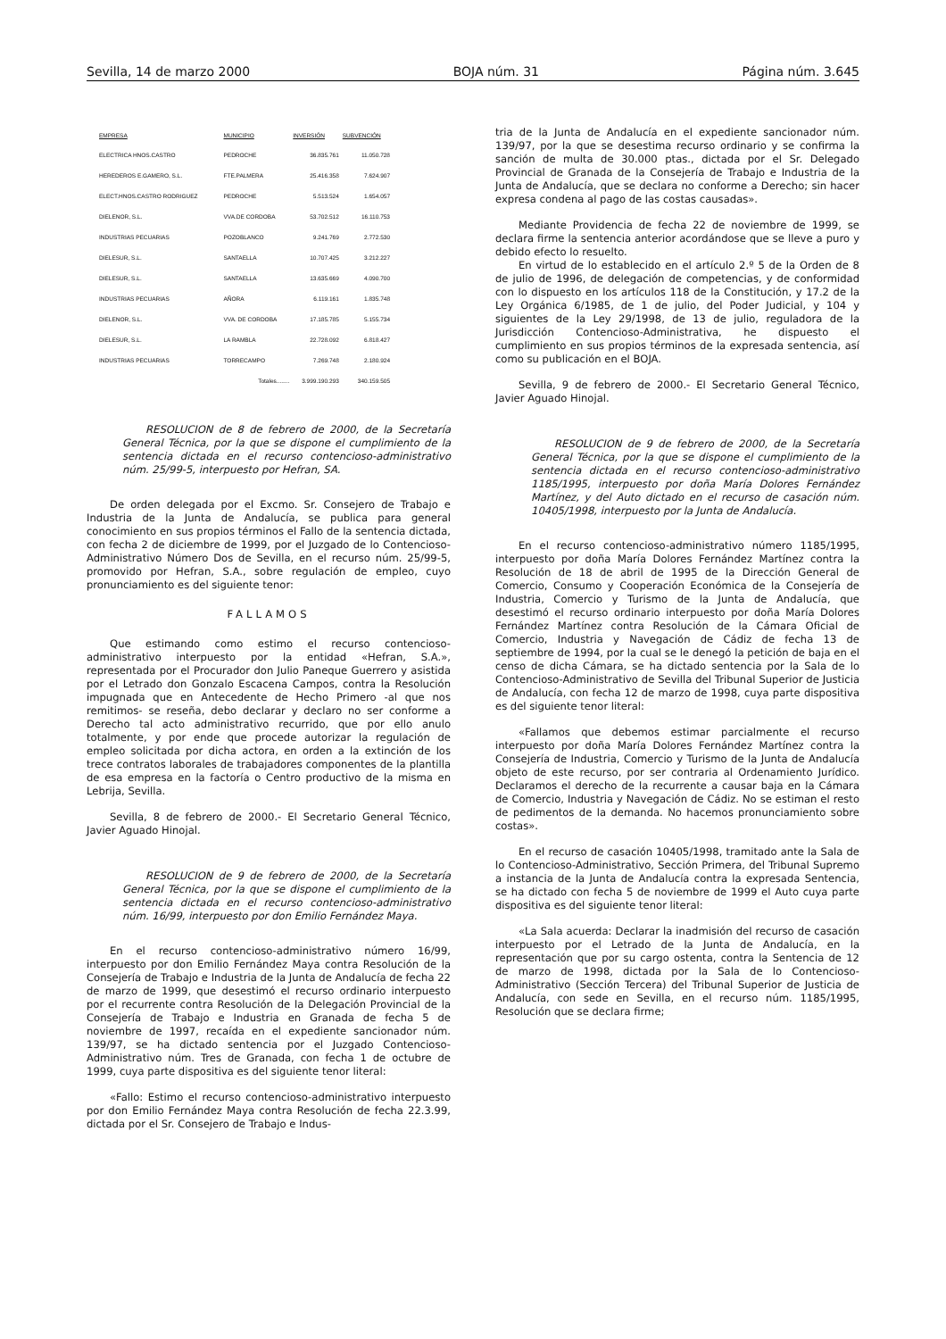Sevilla, 14 de marzo 2000 BOJA núm. 31 Página núm. 3.645
| EMPRESA | MUNICIPIO | INVERSIÓN | SUBVENCIÓN |
| --- | --- | --- | --- |
| ELECTRICA HNOS.CASTRO | PEDROCHE | 36.835.761 | 11.050.728 |
| HEREDEROS E.GAMERO, S.L. | FTE.PALMERA | 25.416.358 | 7.624.907 |
| ELECT.HNOS.CASTRO RODRIGUEZ | PEDROCHE | 5.513.524 | 1.654.057 |
| DIELENOR, S.L. | VVA.DE CORDOBA | 53.702.512 | 16.110.753 |
| INDUSTRIAS PECUARIAS | POZOBLANCO | 9.241.769 | 2.772.530 |
| DIELESUR, S.L. | SANTAELLA | 10.707.425 | 3.212.227 |
| DIELESUR, S.L. | SANTAELLA | 13.635.669 | 4.090.700 |
| INDUSTRIAS PECUARIAS | AÑORA | 6.119.161 | 1.835.748 |
| DIELENOR, S.L. | VVA. DE CORDOBA | 17.185.785 | 5.155.734 |
| DIELESUR, S.L. | LA RAMBLA | 22.728.092 | 6.818.427 |
| INDUSTRIAS PECUARIAS | TORRECAMPO | 7.269.748 | 2.180.924 |
| | Totales........ | 3.999.190.293 | 340.159.505 |
RESOLUCION de 8 de febrero de 2000, de la Secretaría General Técnica, por la que se dispone el cumplimiento de la sentencia dictada en el recurso contencioso-administrativo núm. 25/99-5, interpuesto por Hefran, SA.
De orden delegada por el Excmo. Sr. Consejero de Trabajo e Industria de la Junta de Andalucía, se publica para general conocimiento en sus propios términos el Fallo de la sentencia dictada, con fecha 2 de diciembre de 1999, por el Juzgado de lo Contencioso-Administrativo Número Dos de Sevilla, en el recurso núm. 25/99-5, promovido por Hefran, S.A., sobre regulación de empleo, cuyo pronunciamiento es del siguiente tenor:
FALLAMOS
Que estimando como estimo el recurso contencioso-administrativo interpuesto por la entidad «Hefran, S.A.», representada por el Procurador don Julio Paneque Guerrero y asistida por el Letrado don Gonzalo Escacena Campos, contra la Resolución impugnada que en Antecedente de Hecho Primero -al que nos remitimos- se reseña, debo declarar y declaro no ser conforme a Derecho tal acto administrativo recurrido, que por ello anulo totalmente, y por ende que procede autorizar la regulación de empleo solicitada por dicha actora, en orden a la extinción de los trece contratos laborales de trabajadores componentes de la plantilla de esa empresa en la factoría o Centro productivo de la misma en Lebrija, Sevilla.
Sevilla, 8 de febrero de 2000.- El Secretario General Técnico, Javier Aguado Hinojal.
RESOLUCION de 9 de febrero de 2000, de la Secretaría General Técnica, por la que se dispone el cumplimiento de la sentencia dictada en el recurso contencioso-administrativo núm. 16/99, interpuesto por don Emilio Fernández Maya.
En el recurso contencioso-administrativo número 16/99, interpuesto por don Emilio Fernández Maya contra Resolución de la Consejería de Trabajo e Industria de la Junta de Andalucía de fecha 22 de marzo de 1999, que desestimó el recurso ordinario interpuesto por el recurrente contra Resolución de la Delegación Provincial de la Consejería de Trabajo e Industria en Granada de fecha 5 de noviembre de 1997, recaída en el expediente sancionador núm. 139/97, se ha dictado sentencia por el Juzgado Contencioso-Administrativo núm. Tres de Granada, con fecha 1 de octubre de 1999, cuya parte dispositiva es del siguiente tenor literal:
«Fallo: Estimo el recurso contencioso-administrativo interpuesto por don Emilio Fernández Maya contra Resolución de fecha 22.3.99, dictada por el Sr. Consejero de Trabajo e Indus-
tria de la Junta de Andalucía en el expediente sancionador núm. 139/97, por la que se desestima recurso ordinario y se confirma la sanción de multa de 30.000 ptas., dictada por el Sr. Delegado Provincial de Granada de la Consejería de Trabajo e Industria de la Junta de Andalucía, que se declara no conforme a Derecho; sin hacer expresa condena al pago de las costas causadas».
Mediante Providencia de fecha 22 de noviembre de 1999, se declara firme la sentencia anterior acordándose que se lleve a puro y debido efecto lo resuelto.
En virtud de lo establecido en el artículo 2.º 5 de la Orden de 8 de julio de 1996, de delegación de competencias, y de conformidad con lo dispuesto en los artículos 118 de la Constitución, y 17.2 de la Ley Orgánica 6/1985, de 1 de julio, del Poder Judicial, y 104 y siguientes de la Ley 29/1998, de 13 de julio, reguladora de la Jurisdicción Contencioso-Administrativa, he dispuesto el cumplimiento en sus propios términos de la expresada sentencia, así como su publicación en el BOJA.
Sevilla, 9 de febrero de 2000.- El Secretario General Técnico, Javier Aguado Hinojal.
RESOLUCION de 9 de febrero de 2000, de la Secretaría General Técnica, por la que se dispone el cumplimiento de la sentencia dictada en el recurso contencioso-administrativo 1185/1995, interpuesto por doña María Dolores Fernández Martínez, y del Auto dictado en el recurso de casación núm. 10405/1998, interpuesto por la Junta de Andalucía.
En el recurso contencioso-administrativo número 1185/1995, interpuesto por doña María Dolores Fernández Martínez contra la Resolución de 18 de abril de 1995 de la Dirección General de Comercio, Consumo y Cooperación Económica de la Consejería de Industria, Comercio y Turismo de la Junta de Andalucía, que desestimó el recurso ordinario interpuesto por doña María Dolores Fernández Martínez contra Resolución de la Cámara Oficial de Comercio, Industria y Navegación de Cádiz de fecha 13 de septiembre de 1994, por la cual se le denegó la petición de baja en el censo de dicha Cámara, se ha dictado sentencia por la Sala de lo Contencioso-Administrativo de Sevilla del Tribunal Superior de Justicia de Andalucía, con fecha 12 de marzo de 1998, cuya parte dispositiva es del siguiente tenor literal:
«Fallamos que debemos estimar parcialmente el recurso interpuesto por doña María Dolores Fernández Martínez contra la Consejería de Industria, Comercio y Turismo de la Junta de Andalucía objeto de este recurso, por ser contraria al Ordenamiento Jurídico. Declaramos el derecho de la recurrente a causar baja en la Cámara de Comercio, Industria y Navegación de Cádiz. No se estiman el resto de pedimentos de la demanda. No hacemos pronunciamiento sobre costas».
En el recurso de casación 10405/1998, tramitado ante la Sala de lo Contencioso-Administrativo, Sección Primera, del Tribunal Supremo a instancia de la Junta de Andalucía contra la expresada Sentencia, se ha dictado con fecha 5 de noviembre de 1999 el Auto cuya parte dispositiva es del siguiente tenor literal:
«La Sala acuerda: Declarar la inadmisión del recurso de casación interpuesto por el Letrado de la Junta de Andalucía, en la representación que por su cargo ostenta, contra la Sentencia de 12 de marzo de 1998, dictada por la Sala de lo Contencioso-Administrativo (Sección Tercera) del Tribunal Superior de Justicia de Andalucía, con sede en Sevilla, en el recurso núm. 1185/1995, Resolución que se declara firme;